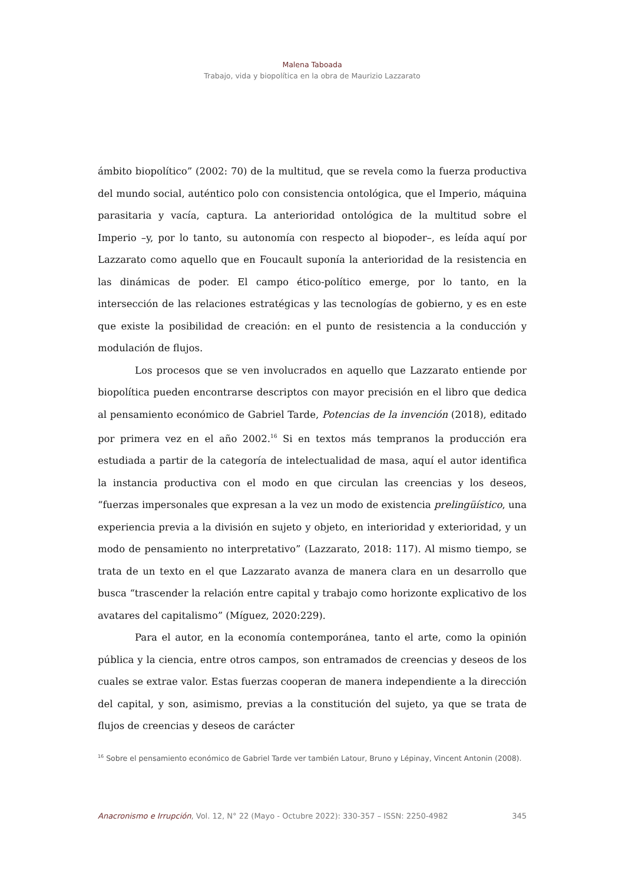Malena Taboada
Trabajo, vida y biopolítica en la obra de Maurizio Lazzarato
ámbito biopolítico” (2002: 70) de la multitud, que se revela como la fuerza productiva del mundo social, auténtico polo con consistencia ontológica, que el Imperio, máquina parasitaria y vacía, captura. La anterioridad ontológica de la multitud sobre el Imperio –y, por lo tanto, su autonomía con respecto al biopoder–, es leída aquí por Lazzarato como aquello que en Foucault suponía la anterioridad de la resistencia en las dinámicas de poder. El campo ético-político emerge, por lo tanto, en la intersección de las relaciones estratégicas y las tecnologías de gobierno, y es en este que existe la posibilidad de creación: en el punto de resistencia a la conducción y modulación de flujos.
Los procesos que se ven involucrados en aquello que Lazzarato entiende por biopolítica pueden encontrarse descriptos con mayor precisión en el libro que dedica al pensamiento económico de Gabriel Tarde, Potencias de la invención (2018), editado por primera vez en el año 2002.<sup>16</sup> Si en textos más tempranos la producción era estudiada a partir de la categoría de intelectualidad de masa, aquí el autor identifica la instancia productiva con el modo en que circulan las creencias y los deseos, “fuerzas impersonales que expresan a la vez un modo de existencia prelingüístico, una experiencia previa a la división en sujeto y objeto, en interioridad y exterioridad, y un modo de pensamiento no interpretativo” (Lazzarato, 2018: 117). Al mismo tiempo, se trata de un texto en el que Lazzarato avanza de manera clara en un desarrollo que busca “trascender la relación entre capital y trabajo como horizonte explicativo de los avatares del capitalismo” (Míguez, 2020:229).
Para el autor, en la economía contemporánea, tanto el arte, como la opinión pública y la ciencia, entre otros campos, son entramados de creencias y deseos de los cuales se extrae valor. Estas fuerzas cooperan de manera independiente a la dirección del capital, y son, asimismo, previas a la constitución del sujeto, ya que se trata de flujos de creencias y deseos de carácter
<sup>16</sup> Sobre el pensamiento económico de Gabriel Tarde ver también Latour, Bruno y Lépinay, Vincent Antonin (2008).
Anacronismo e Irrupción, Vol. 12, N° 22 (Mayo - Octubre 2022): 330-357 – ISSN: 2250-4982 345